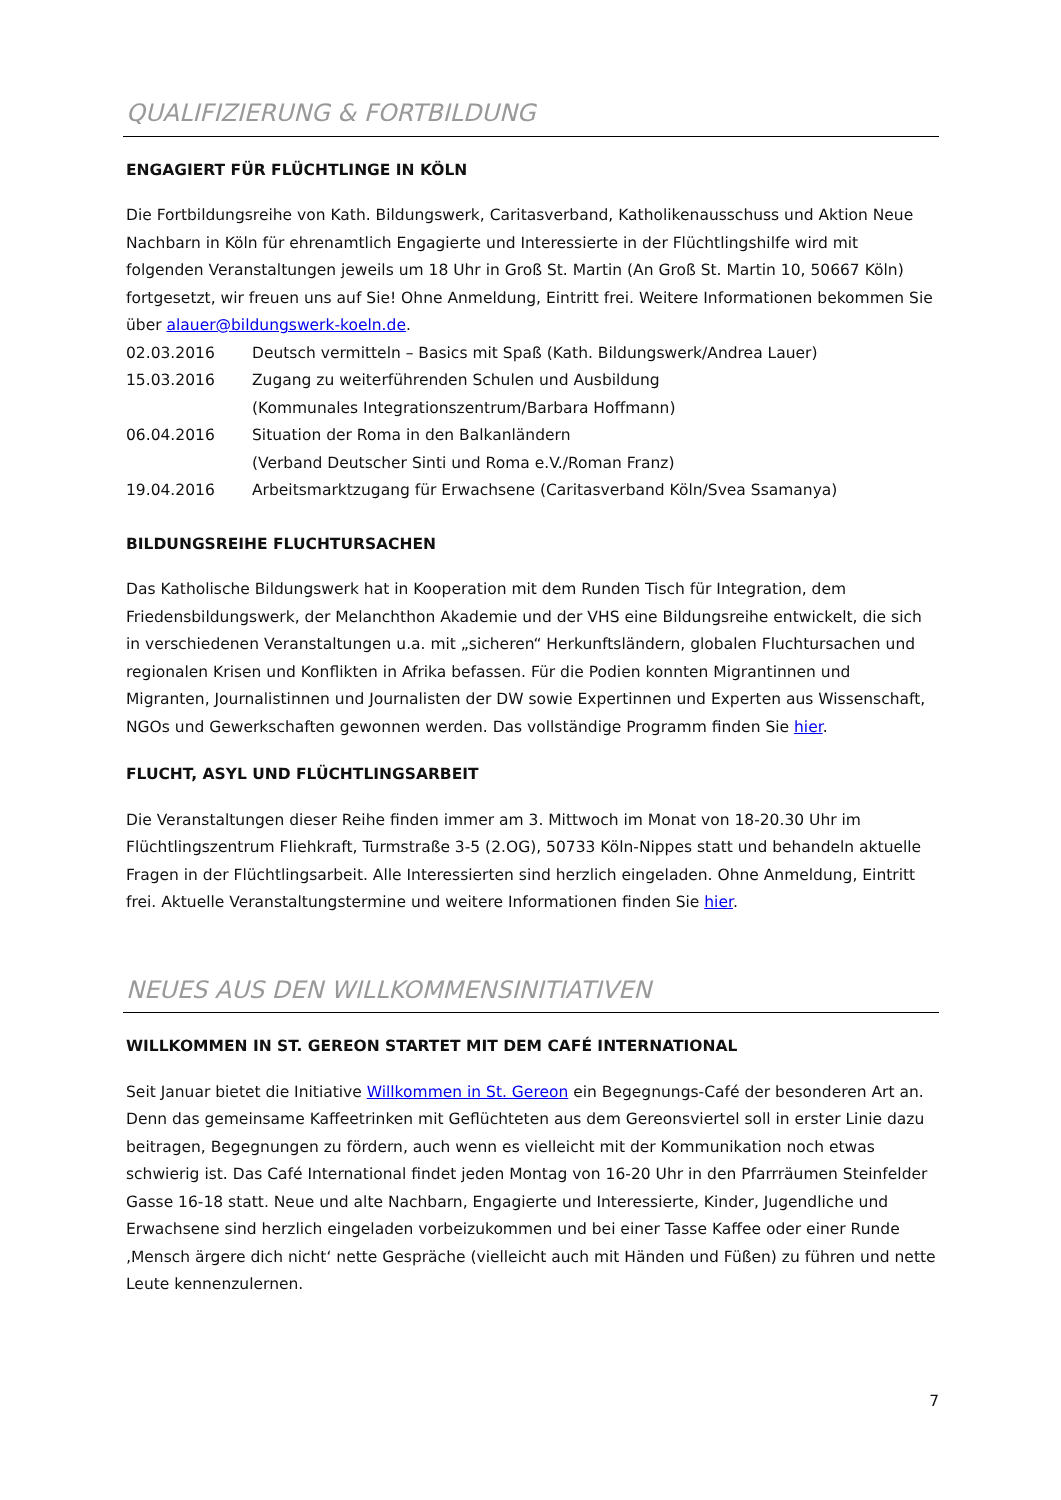QUALIFIZIERUNG & FORTBILDUNG
ENGAGIERT FÜR FLÜCHTLINGE IN KÖLN
Die Fortbildungsreihe von Kath. Bildungswerk, Caritasverband, Katholikenausschuss und Aktion Neue Nachbarn in Köln für ehrenamtlich Engagierte und Interessierte in der Flüchtlingshilfe wird mit folgenden Veranstaltungen jeweils um 18 Uhr in Groß St. Martin (An Groß St. Martin 10, 50667 Köln) fortgesetzt, wir freuen uns auf Sie! Ohne Anmeldung, Eintritt frei. Weitere Informationen bekommen Sie über alauer@bildungswerk-koeln.de.
02.03.2016 Deutsch vermitteln – Basics mit Spaß (Kath. Bildungswerk/Andrea Lauer)
15.03.2016 Zugang zu weiterführenden Schulen und Ausbildung
(Kommunales Integrationszentrum/Barbara Hoffmann)
06.04.2016 Situation der Roma in den Balkanländern
(Verband Deutscher Sinti und Roma e.V./Roman Franz)
19.04.2016 Arbeitsmarktzugang für Erwachsene (Caritasverband Köln/Svea Ssamanya)
BILDUNGSREIHE FLUCHTURSACHEN
Das Katholische Bildungswerk hat in Kooperation mit dem Runden Tisch für Integration, dem Friedensbildungswerk, der Melanchthon Akademie und der VHS eine Bildungsreihe entwickelt, die sich in verschiedenen Veranstaltungen u.a. mit „sicheren“ Herkunftsländern, globalen Fluchtursachen und regionalen Krisen und Konflikten in Afrika befassen. Für die Podien konnten Migrantinnen und Migranten, Journalistinnen und Journalisten der DW sowie Expertinnen und Experten aus Wissenschaft, NGOs und Gewerkschaften gewonnen werden. Das vollständige Programm finden Sie hier.
FLUCHT, ASYL UND FLÜCHTLINGSARBEIT
Die Veranstaltungen dieser Reihe finden immer am 3. Mittwoch im Monat von 18-20.30 Uhr im Flüchtlingszentrum Fliehkraft, Turmstraße 3-5 (2.OG), 50733 Köln-Nippes statt und behandeln aktuelle Fragen in der Flüchtlingsarbeit. Alle Interessierten sind herzlich eingeladen. Ohne Anmeldung, Eintritt frei. Aktuelle Veranstaltungstermine und weitere Informationen finden Sie hier.
NEUES AUS DEN WILLKOMMENSINITIATIVEN
WILLKOMMEN IN ST. GEREON STARTET MIT DEM CAFÉ INTERNATIONAL
Seit Januar bietet die Initiative Willkommen in St. Gereon ein Begegnungs-Café der besonderen Art an. Denn das gemeinsame Kaffeetrinken mit Geflüchteten aus dem Gereonsviertel soll in erster Linie dazu beitragen, Begegnungen zu fördern, auch wenn es vielleicht mit der Kommunikation noch etwas schwierig ist. Das Café International findet jeden Montag von 16-20 Uhr in den Pfarrräumen Steinfelder Gasse 16-18 statt. Neue und alte Nachbarn, Engagierte und Interessierte, Kinder, Jugendliche und Erwachsene sind herzlich eingeladen vorbeizukommen und bei einer Tasse Kaffee oder einer Runde ‚Mensch ärgere dich nicht‘ nette Gespräche (vielleicht auch mit Händen und Füßen) zu führen und nette Leute kennenzulernen.
7